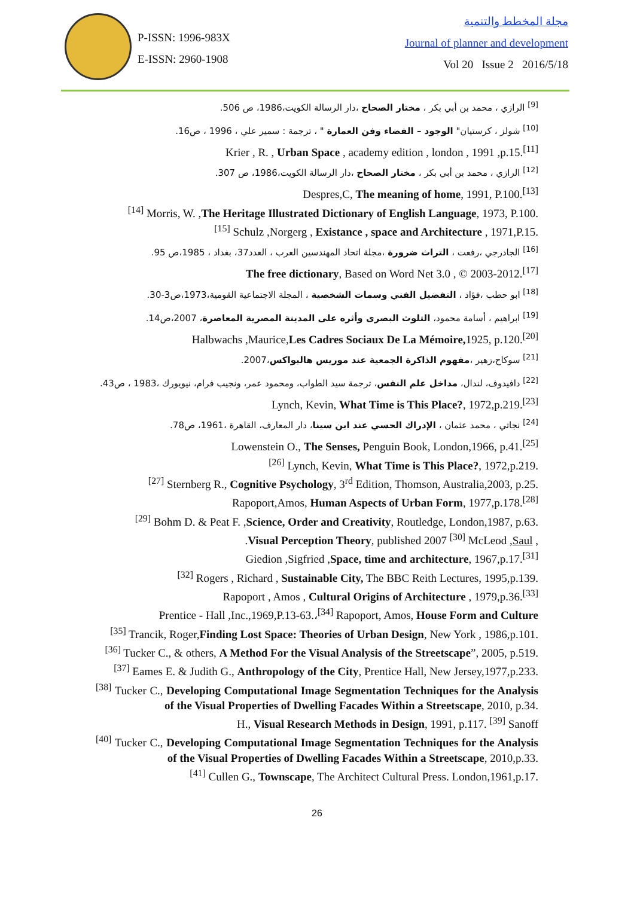P-ISSN: 1996-983X
E-ISSN: 2960-1908
مجلة المخطط والتنمية
Journal of planner and development
Vol 20 Issue 2 2016/5/18
<sup>[9]</sup> الرازي ، محمد بن أبي بكر ، مختار الصحاح ،دار الرسالة الكويت،1986، ص 506.
<sup>[10]</sup> شولز ، كرستيان" الوجود – الفضاء وفن العمارة " ، ترجمة : سمير علي ، 1996 ، ص16.
Krier , R. , Urban Space , academy edition , london , 1991 ,p.15.<sup>[11]</sup>
<sup>[12]</sup> الرازي ، محمد بن أبي بكر ، مختار الصحاح ،دار الرسالة الكويت،1986، ص 307.
Despres,C, The meaning of home, 1991, P.100.<sup>[13]</sup>
<sup>[14]</sup> Morris, W. ,The Heritage Illustrated Dictionary of English Language, 1973, P.100.
<sup>[15]</sup> Schulz ,Norgerg , Existance , space and Architecture , 1971,P.15.
<sup>[16]</sup> الجادرجي ،رفعت ، التراث ضرورة ،مجلة اتحاد المهندسين العرب ، العدد37، بغداد ، 1985،ص 95.
The free dictionary, Based on Word Net 3.0 , © 2003-2012.<sup>[17]</sup>
<sup>[18]</sup> ابو حطب ،فؤاد ، التفضيل الفني وسمات الشخصية ، المجلة الاجتماعية القومية،1973،ص3-30.
<sup>[19]</sup> ابراهيم ، أسامة محمود، التلوث البصرى وأثره على المدينة المصرية المعاصرة، 2007،ص14.
Halbwachs ,Maurice,Les Cadres Sociaux De La Mémoire, 1925, p.120.<sup>[20]</sup>
<sup>[21]</sup> سوكاح،زهير ،مفهوم الذاكرة الجمعية عند موريس هالبواكس،2007.
<sup>[22]</sup> دافيدوف، لندال، مداخل علم النفس، ترجمة سيد الطواب، ومحمود عمر، ونجيب فرام، نيويورك ،1983 ، ص43.
Lynch, Kevin, What Time is This Place?, 1972,p.219.<sup>[23]</sup>
<sup>[24]</sup> نجاتي ، محمد عثمان ، الإدراك الحسي عند ابن سينا، دار المعارف، القاهرة ،1961، ص78.
Lowenstein O., The Senses, Penguin Book, London,1966, p.41.<sup>[25]</sup>
<sup>[26]</sup> Lynch, Kevin, What Time is This Place?, 1972,p.219.
<sup>[27]</sup> Sternberg R., Cognitive Psychology, 3<sup>rd</sup> Edition, Thomson, Australia,2003, p.25.
Rapoport,Amos, Human Aspects of Urban Form, 1977,p.178.<sup>[28]</sup>
<sup>[29]</sup> Bohm D. & Peat F. ,Science, Order and Creativity, Routledge, London,1987, p.63.
.Visual Perception Theory, published 2007 <sup>[30]</sup> McLeod ,Saul ,
Giedion ,Sigfried ,Space, time and architecture, 1967,p.17.<sup>[31]</sup>
<sup>[32]</sup> Rogers , Richard , Sustainable City, The BBC Reith Lectures, 1995,p.139.
Rapoport , Amos , Cultural Origins of Architecture , 1979,p.36.<sup>[33]</sup>
Prentice - Hall ,Inc.,1969,P.13-63.،<sup>[34]</sup> Rapoport, Amos, House Form and Culture
<sup>[35]</sup> Trancik, Roger,Finding Lost Space: Theories of Urban Design, New York , 1986,p.101.
<sup>[36]</sup> Tucker C., & others, A Method For the Visual Analysis of the Streetscape”, 2005, p.519.
<sup>[37]</sup> Eames E. & Judith G., Anthropology of the City, Prentice Hall, New Jersey,1977,p.233.
<sup>[38]</sup> Tucker C., Developing Computational Image Segmentation Techniques for the Analysis of the Visual Properties of Dwelling Facades Within a Streetscape, 2010, p.34.
H., Visual Research Methods in Design, 1991, p.117. <sup>[39]</sup> Sanoff
<sup>[40]</sup> Tucker C., Developing Computational Image Segmentation Techniques for the Analysis of the Visual Properties of Dwelling Facades Within a Streetscape, 2010,p.33.
<sup>[41]</sup> Cullen G., Townscape, The Architect Cultural Press. London,1961,p.17.
26